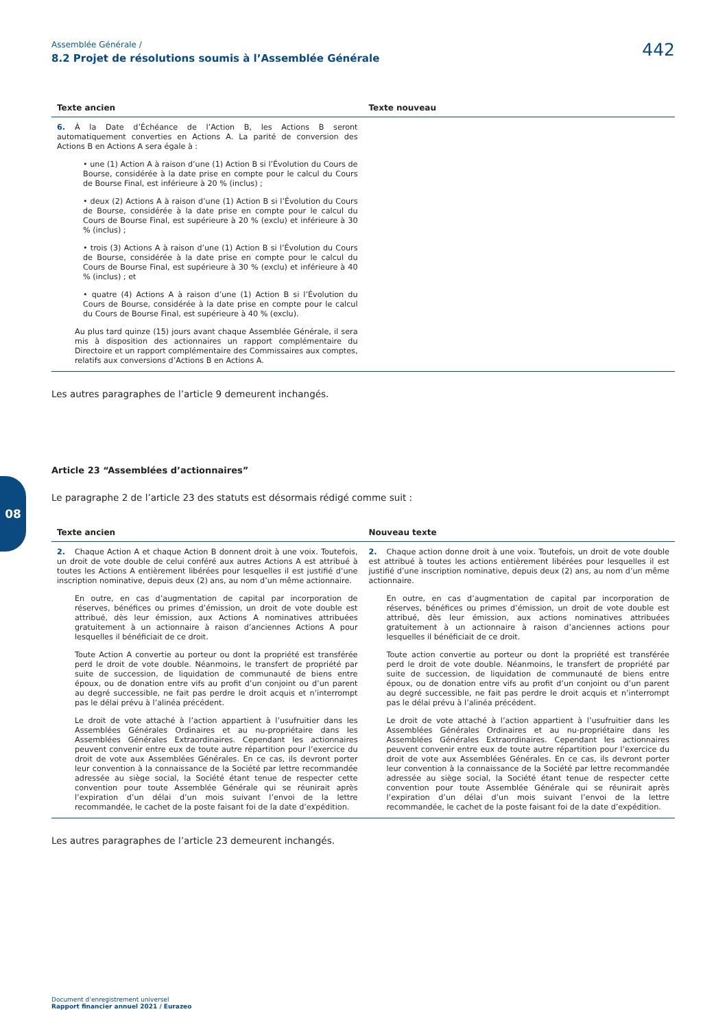08
Assemblée Générale /
8.2 Projet de résolutions soumis à l’Assemblée Générale 442
| Texte ancien | Texte nouveau |
| --- | --- |
| 6. À la Date d’Échéance de l’Action B, les Actions B seront automatiquement converties en Actions A. La parité de conversion des Actions B en Actions A sera égale à : • une (1) Action A à raison d’une (1) Action B si l’Évolution du Cours de Bourse, considérée à la date prise en compte pour le calcul du Cours de Bourse Final, est inférieure à 20 % (inclus) ; • deux (2) Actions A à raison d’une (1) Action B si l’Évolution du Cours de Bourse, considérée à la date prise en compte pour le calcul du Cours de Bourse Final, est supérieure à 20 % (exclu) et inférieure à 30 % (inclus) ; • trois (3) Actions A à raison d’une (1) Action B si l’Évolution du Cours de Bourse, considérée à la date prise en compte pour le calcul du Cours de Bourse Final, est supérieure à 30 % (exclu) et inférieure à 40 % (inclus) ; et • quatre (4) Actions A à raison d’une (1) Action B si l’Évolution du Cours de Bourse, considérée à la date prise en compte pour le calcul du Cours de Bourse Final, est supérieure à 40 % (exclu). Au plus tard quinze (15) jours avant chaque Assemblée Générale, il sera mis à disposition des actionnaires un rapport complémentaire du Directoire et un rapport complémentaire des Commissaires aux comptes, relatifs aux conversions d’Actions B en Actions A. | |
Les autres paragraphes de l’article 9 demeurent inchangés.
Article 23 “Assemblées d’actionnaires”
Le paragraphe 2 de l’article 23 des statuts est désormais rédigé comme suit :
| Texte ancien | Nouveau texte |
| --- | --- |
| 2. Chaque Action A et chaque Action B donnent droit à une voix. Toutefois, un droit de vote double de celui conféré aux autres Actions A est attribué à toutes les Actions A entièrement libérées pour lesquelles il est justifié d’une inscription nominative, depuis deux (2) ans, au nom d’un même actionnaire. En outre, en cas d’augmentation de capital par incorporation de réserves, bénéfices ou primes d’émission, un droit de vote double est attribué, dès leur émission, aux Actions A nominatives attribuées gratuitement à un actionnaire à raison d’anciennes Actions A pour lesquelles il bénéficiait de ce droit. Toute Action A convertie au porteur ou dont la propriété est transférée perd le droit de vote double. Néanmoins, le transfert de propriété par suite de succession, de liquidation de communauté de biens entre époux, ou de donation entre vifs au profit d’un conjoint ou d’un parent au degré successible, ne fait pas perdre le droit acquis et n’interrompt pas le délai prévu à l’alinéa précédent. Le droit de vote attaché à l’action appartient à l’usufruitier dans les Assemblées Générales Ordinaires et au nu-propriétaire dans les Assemblées Générales Extraordinaires. Cependant les actionnaires peuvent convenir entre eux de toute autre répartition pour l’exercice du droit de vote aux Assemblées Générales. En ce cas, ils devront porter leur convention à la connaissance de la Société par lettre recommandée adressée au siège social, la Société étant tenue de respecter cette convention pour toute Assemblée Générale qui se réunirait après l’expiration d’un délai d’un mois suivant l’envoi de la lettre recommandée, le cachet de la poste faisant foi de la date d’expédition. | 2. Chaque action donne droit à une voix. Toutefois, un droit de vote double est attribué à toutes les actions entièrement libérées pour lesquelles il est justifié d’une inscription nominative, depuis deux (2) ans, au nom d’un même actionnaire. En outre, en cas d’augmentation de capital par incorporation de réserves, bénéfices ou primes d’émission, un droit de vote double est attribué, dès leur émission, aux actions nominatives attribuées gratuitement à un actionnaire à raison d’anciennes actions pour lesquelles il bénéficiait de ce droit. Toute action convertie au porteur ou dont la propriété est transférée perd le droit de vote double. Néanmoins, le transfert de propriété par suite de succession, de liquidation de communauté de biens entre époux, ou de donation entre vifs au profit d’un conjoint ou d’un parent au degré successible, ne fait pas perdre le droit acquis et n’interrompt pas le délai prévu à l’alinéa précédent. Le droit de vote attaché à l’action appartient à l’usufruitier dans les Assemblées Générales Ordinaires et au nu-propriétaire dans les Assemblées Générales Extraordinaires. Cependant les actionnaires peuvent convenir entre eux de toute autre répartition pour l’exercice du droit de vote aux Assemblées Générales. En ce cas, ils devront porter leur convention à la connaissance de la Société par lettre recommandée adressée au siège social, la Société étant tenue de respecter cette convention pour toute Assemblée Générale qui se réunirait après l’expiration d’un délai d’un mois suivant l’envoi de la lettre recommandée, le cachet de la poste faisant foi de la date d’expédition. |
Les autres paragraphes de l’article 23 demeurent inchangés.
Document d’enregistrement universel
Rapport financier annuel 2021 / Eurazeo